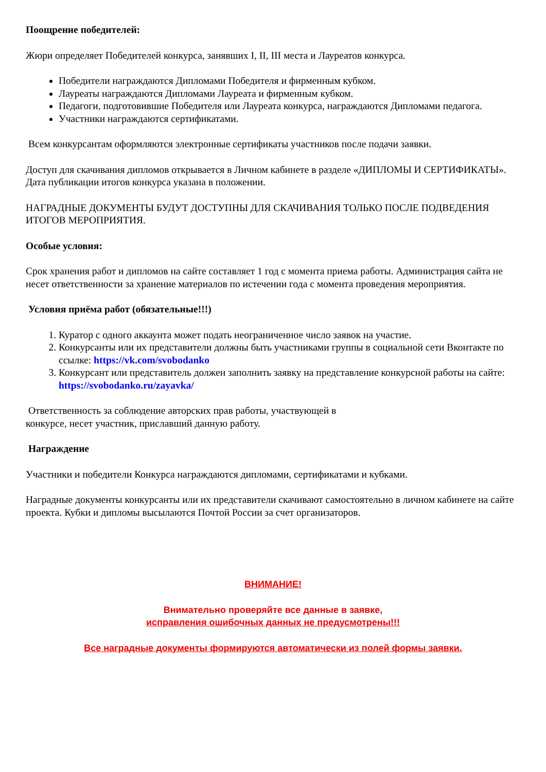Поощрение победителей:
Жюри определяет Победителей конкурса, занявших I, II, III места и Лауреатов конкурса.
Победители награждаются Дипломами Победителя и фирменным кубком.
Лауреаты награждаются Дипломами Лауреата и фирменным кубком.
Педагоги, подготовившие Победителя или Лауреата конкурса, награждаются Дипломами педагога.
Участники награждаются сертификатами.
Всем конкурсантам оформляются электронные сертификаты участников после подачи заявки.
Доступ для скачивания дипломов открывается в Личном кабинете в разделе «ДИПЛОМЫ И СЕРТИФИКАТЫ». Дата публикации итогов конкурса указана в положении.
НАГРАДНЫЕ ДОКУМЕНТЫ БУДУТ ДОСТУПНЫ ДЛЯ СКАЧИВАНИЯ ТОЛЬКО ПОСЛЕ ПОДВЕДЕНИЯ ИТОГОВ МЕРОПРИЯТИЯ.
Особые условия:
Срок хранения работ и дипломов на сайте составляет 1 год с момента приема работы. Администрация сайта не несет ответственности за хранение материалов по истечении года с момента проведения мероприятия.
Условия приёма работ (обязательные!!!)
1. Куратор с одного аккаунта может подать неограниченное число заявок на участие.
2. Конкурсанты или их представители должны быть участниками группы в социальной сети Вконтакте по ссылке: https://vk.com/svobodanko
3. Конкурсант или представитель должен заполнить заявку на представление конкурсной работы на сайте: https://svobodanko.ru/zayavka/
Ответственность за соблюдение авторских прав работы, участвующей в
конкурсе, несет участник, приславший данную работу.
Награждение
Участники и победители Конкурса награждаются дипломами, сертификатами и кубками.
Наградные документы конкурсанты или их представители скачивают самостоятельно в личном кабинете на сайте проекта. Кубки и дипломы высылаются Почтой России за счет организаторов.
ВНИМАНИЕ!
Внимательно проверяйте все данные в заявке,
исправления ошибочных данных не предусмотрены!!!
Все наградные документы формируются автоматически из полей формы заявки.